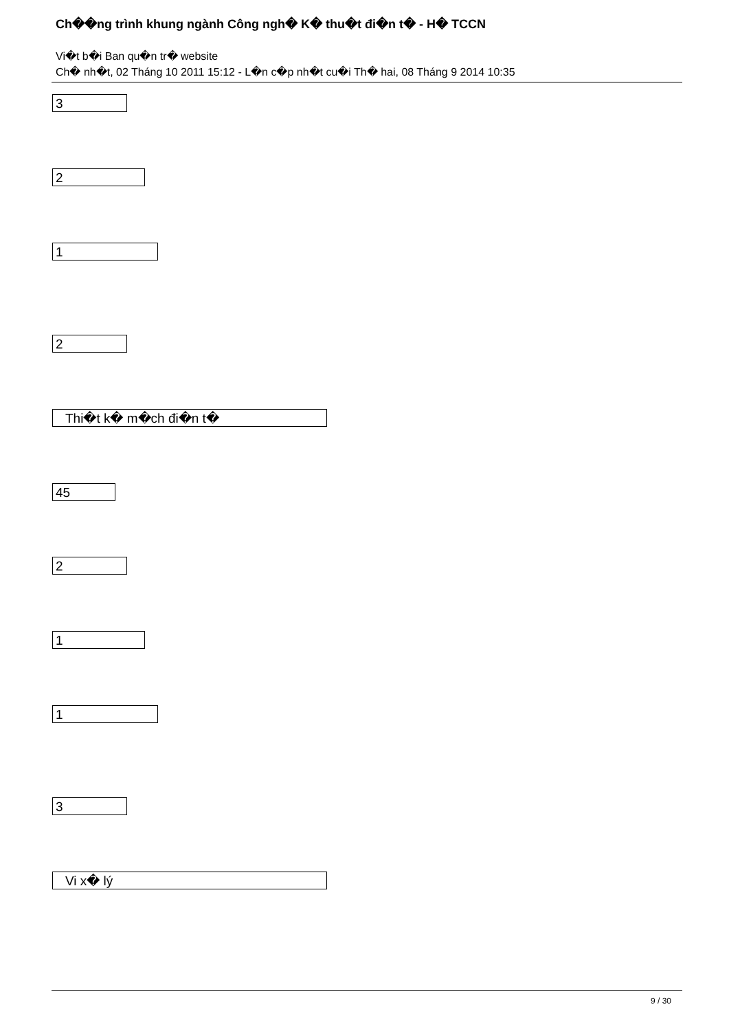Ch��ng trình khung ngành Công ngh� K� thu�t đi�n t� - H� TCCN
Vi�t b�i Ban qu�n tr� website
Ch� nh�t, 02 Tháng 10 2011 15:12 - L�n c�p nh�t cu�i Th� hai, 08 Tháng 9 2014 10:35
3
2
1
2
Thi�t k� m�ch đi�n t�
45
2
1
1
3
Vi x� lý
9 / 30